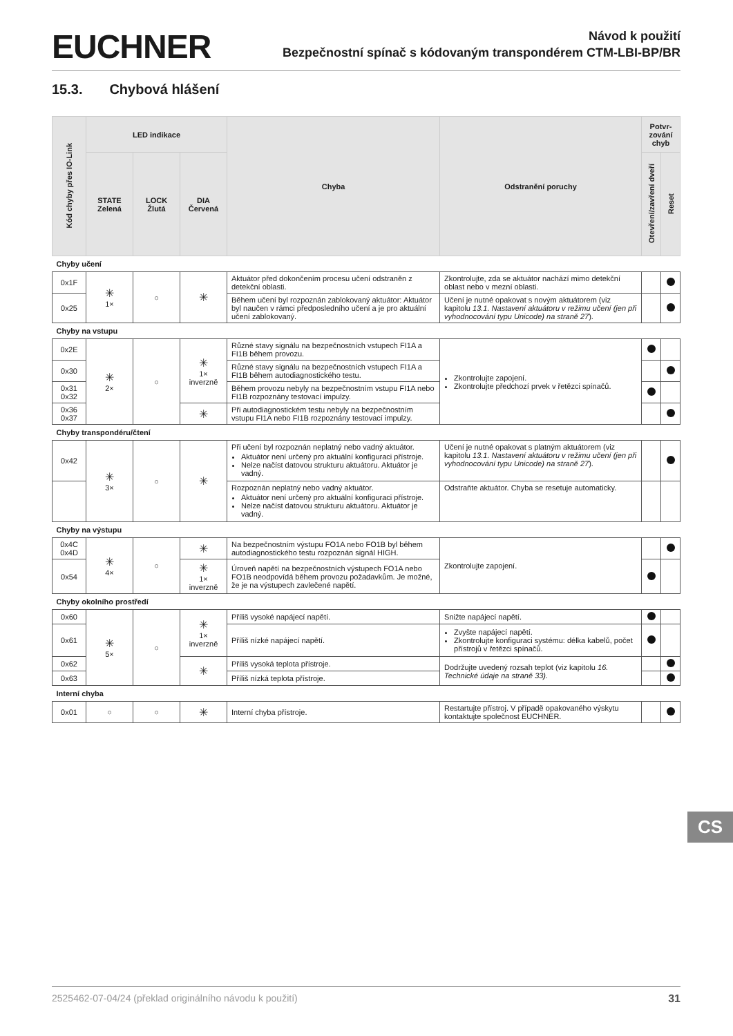EUCHNER
Návod k použití
Bezpečnostní spínač s kódovaným transpondérem CTM-LBI-BP/BR
15.3. Chybová hlášení
| Kód chyby přes IO-Link | LED indikace | | | Chyba | Odstranění poruchy | Potvr- zování chyb | |
| --- | --- | --- | --- | --- | --- | --- | --- |
| | STATE Zelená | LOCK Žlutá | DIA Červená | | | Otevření/zavření dveří | Reset |
| Chyby učení | | | | | | | |
| 0x1F | ✳ 1× | ○ | ✳ | Aktuátor před dokončením procesu učení odstraněn z detekční oblasti. | Zkontrolujte, zda se aktuátor nachází mimo detekční oblast nebo v mezní oblasti. | | |
| 0x25 | | | | Během učení byl rozpoznán zablokovaný aktuátor: Aktuátor byl naučen v rámci předposledního učení a je pro aktuální učení zablokovaný. | Učení je nutné opakovat s novým aktuátorem (viz kapitolu 13.1. Nastavení aktuátoru v režimu učení (jen při vyhodnocování typu Unicode) na straně 27 ). | | |
| Chyby na vstupu | | | | | | | |
| 0x2E | ✳ 2× | ○ | ✳ 1× inverzně | Různé stavy signálu na bezpečnostních vstupech FI1A a FI1B během provozu. | Zkontrolujte zapojení. Zkontrolujte předchozí prvek v řetězci spínačů. | | |
| 0x30 | | | | Různé stavy signálu na bezpečnostních vstupech FI1A a FI1B během autodiagnostického testu. | | | |
| 0x31 0x32 | | | | Během provozu nebyly na bezpečnostním vstupu FI1A nebo FI1B rozpoznány testovací impulzy. | | | |
| 0x36 0x37 | | | ✳ | Při autodiagnostickém testu nebyly na bezpečnostním vstupu FI1A nebo FI1B rozpoznány testovací impulzy. | | | |
| Chyby transpondéru/čtení | | | | | | | |
| 0x42 | ✳ 3× | ○ | ✳ | Při učení byl rozpoznán neplatný nebo vadný aktuátor. Aktuátor není určený pro aktuální konfiguraci přístroje. Nelze načíst datovou strukturu aktuátoru. Aktuátor je vadný. | Učení je nutné opakovat s platným aktuátorem (viz kapitolu 13.1. Nastavení aktuátoru v režimu učení (jen při vyhodnocování typu Unicode) na straně 27 ). | | |
| | | | | Rozpoznán neplatný nebo vadný aktuátor. Aktuátor není určený pro aktuální konfiguraci přístroje. Nelze načíst datovou strukturu aktuátoru. Aktuátor je vadný. | Odstraňte aktuátor. Chyba se resetuje automaticky. | | |
| Chyby na výstupu | | | | | | | |
| 0x4C 0x4D | ✳ 4× | ○ | ✳ | Na bezpečnostním výstupu FO1A nebo FO1B byl během autodiagnostického testu rozpoznán signál HIGH. | Zkontrolujte zapojení. | | |
| 0x54 | | | ✳ 1× inverzně | Úroveň napětí na bezpečnostních výstupech FO1A nebo FO1B neodpovídá během provozu požadavkům. Je možné, že je na výstupech zavlečené napětí. | | | |
| Chyby okolního prostředí | | | | | | | |
| 0x60 | ✳ 5× | ○ | ✳ 1× inverzně | Příliš vysoké napájecí napětí. | Snižte napájecí napětí. | | |
| 0x61 | | | | Příliš nízké napájecí napětí. | Zvyšte napájecí napětí. Zkontrolujte konfiguraci systému: délka kabelů, počet přístrojů v řetězci spínačů. | | |
| 0x62 | | | ✳ | Příliš vysoká teplota přístroje. | Dodržujte uvedený rozsah teplot (viz kapitolu 16. Technické údaje na straně 33). | | |
| 0x63 | | | | Příliš nízká teplota přístroje. | | | |
| Interní chyba | | | | | | | |
| 0x01 | ○ | ○ | ✳ | Interní chyba přístroje. | Restartujte přístroj. V případě opakovaného výskytu kontaktujte společnost EUCHNER. | | |
CS
2525462-07-04/24 (překlad originálního návodu k použití) 31